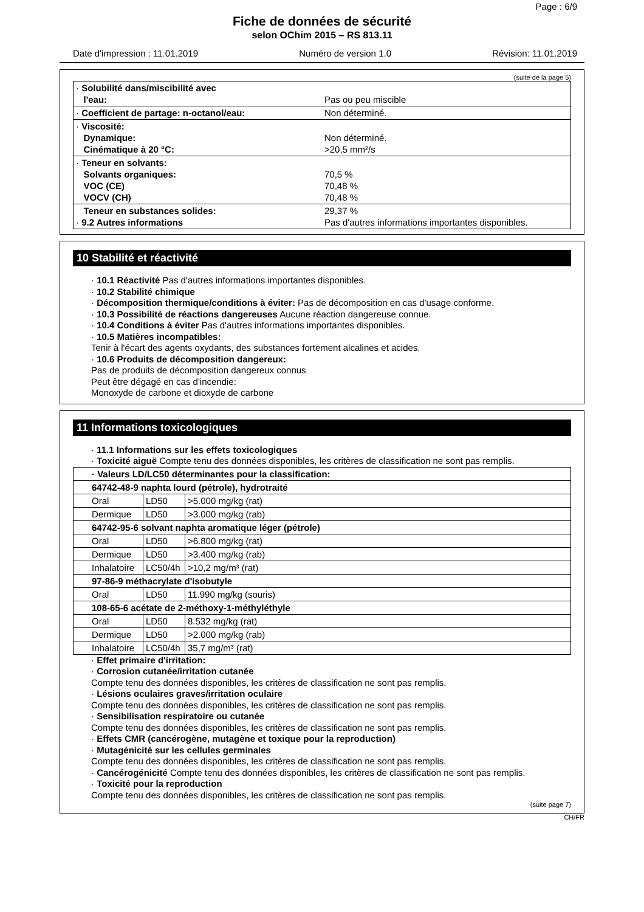Page : 6/9
Fiche de données de sécurité
selon OChim 2015 – RS 813.11
Date d'impression : 11.01.2019 Numéro de version 1.0 Révision: 11.01.2019
(suite de la page 5)
| · Solubilité dans/miscibilité avec l'eau: | Pas ou peu miscible |
| · Coefficient de partage: n-octanol/eau: | Non déterminé. |
| · Viscosité: Dynamique: Cinématique à 20 °C: | Non déterminé. >20,5 mm²/s |
| · Teneur en solvants: Solvants organiques: VOC (CE) VOCV (CH) | 70,5 % 70,48 % 70,48 % |
| Teneur en substances solides: · 9.2 Autres informations | 29,37 % Pas d'autres informations importantes disponibles. |
10 Stabilité et réactivité
· 10.1 Réactivité Pas d'autres informations importantes disponibles.
· 10.2 Stabilité chimique
· Décomposition thermique/conditions à éviter: Pas de décomposition en cas d'usage conforme.
· 10.3 Possibilité de réactions dangereuses Aucune réaction dangereuse connue.
· 10.4 Conditions à éviter Pas d'autres informations importantes disponibles.
· 10.5 Matières incompatibles:
Tenir à l'écart des agents oxydants, des substances fortement alcalines et acides.
· 10.6 Produits de décomposition dangereux:
Pas de produits de décomposition dangereux connus
Peut être dégagé en cas d'incendie:
Monoxyde de carbone et dioxyde de carbone
11 Informations toxicologiques
· 11.1 Informations sur les effets toxicologiques
· Toxicité aiguë Compte tenu des données disponibles, les critères de classification ne sont pas remplis.
| · Valeurs LD/LC50 déterminantes pour la classification: | | |
| 64742-48-9 naphta lourd (pétrole), hydrotraité | | |
| Oral | LD50 | >5.000 mg/kg (rat) |
| Dermique | LD50 | >3.000 mg/kg (rab) |
| 64742-95-6 solvant naphta aromatique léger (pétrole) | | |
| Oral | LD50 | >6.800 mg/kg (rat) |
| Dermique | LD50 | >3.400 mg/kg (rab) |
| Inhalatoire | LC50/4h | >10,2 mg/m³ (rat) |
| 97-86-9 méthacrylate d'isobutyle | | |
| Oral | LD50 | 11.990 mg/kg (souris) |
| 108-65-6 acétate de 2-méthoxy-1-méthyléthyle | | |
| Oral | LD50 | 8.532 mg/kg (rat) |
| Dermique | LD50 | >2.000 mg/kg (rab) |
| Inhalatoire | LC50/4h | 35,7 mg/m³ (rat) |
· Effet primaire d'irritation:
· Corrosion cutanée/irritation cutanée
Compte tenu des données disponibles, les critères de classification ne sont pas remplis.
· Lésions oculaires graves/irritation oculaire
Compte tenu des données disponibles, les critères de classification ne sont pas remplis.
· Sensibilisation respiratoire ou cutanée
Compte tenu des données disponibles, les critères de classification ne sont pas remplis.
· Effets CMR (cancérogène, mutagène et toxique pour la reproduction)
· Mutagénicité sur les cellules germinales
Compte tenu des données disponibles, les critères de classification ne sont pas remplis.
· Cancérogénicité Compte tenu des données disponibles, les critères de classification ne sont pas remplis.
· Toxicité pour la reproduction
Compte tenu des données disponibles, les critères de classification ne sont pas remplis.
(suite page 7)
CH/FR